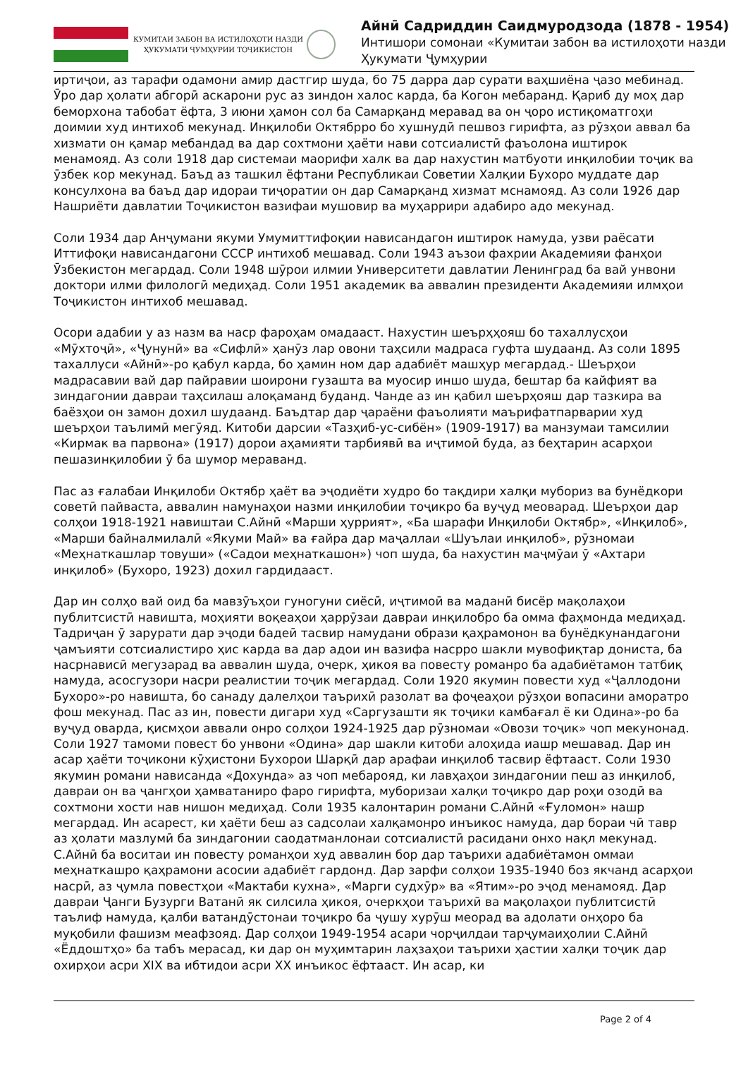КУМИТАИ ЗАБОН ВА ИСТИЛОҲОТИ НАЗДИ
ҲУКУМАТИ ҶУМҲУРИИ ТОҶИКИСТОН
Айнӣ Садриддин Саидмуродзода (1878 - 1954)
Интишори сомонаи «Кумитаи забон ва истилоҳоти назди Ҳукумати Ҷумҳурии
иртиҷои, аз тарафи одамони амир дастгир шуда, бо 75 дарра дар сурати ваҳшиёна ҷазо мебинад. Ӯро дар ҳолати абгорӣ аскарони рус аз зиндон халос карда, ба Когон мебаранд. Қариб ду моҳ дар беморхона табобат ёфта, 3 июни ҳамон сол ба Самарқанд меравад ва он ҷоро истиқоматгоҳи доимии худ интихоб мекунад. Инқилоби Октябрро бо хушнудӣ пешвоз гирифта, аз рӯзҳои аввал ба хизмати он қамар мебандад ва дар сохтмони ҳаёти нави сотсиалистӣ фаъолона иштирок менамояд. Аз соли 1918 дар системаи маорифи халк ва дар нахустин матбуоти инқилобии тоҷик ва ӯзбек кор мекунад. Баъд аз ташкил ёфтани Республикаи Советии Халқии Бухоро муддате дар консулхона ва баъд дар идораи тиҷоратии он дар Самарқанд хизмат мснамояд. Аз соли 1926 дар Нашриёти давлатии Тоҷикистон вазифаи мушовир ва муҳаррири адабиро адо мекунад.
Соли 1934 дар Анҷумани якуми Умумиттифоқии нависандагон иштирок намуда, узви раёсати Иттифоқи нависандагони СССР интихоб мешавад. Соли 1943 аъзои фахрии Академияи фанҳои Ӯзбекистон мегардад. Соли 1948 шӯрои илмии Университети давлатии Ленинград ба вай унвони доктори илми филологӣ медиҳад. Соли 1951 академик ва аввалин президенти Академияи илмҳои Тоҷикистон интихоб мешавад.
Осори адабии у аз назм ва наср фароҳам омадааст. Нахустин шеърҳҳояш бо тахаллусҳои «Мӯхтоҷӣ», «Ҷунунӣ» ва «Сифлӣ» ҳанӯз лар овони таҳсили мадраса гуфта шудаанд. Аз соли 1895 тахаллуси «Айнӣ»-ро қабул карда, бо ҳамин ном дар адабиёт машҳур мегардад.- Шеърҳои мадрасавии вай дар пайравии шоирони гузашта ва муосир иншо шуда, бештар ба кайфият ва зиндагонии давраи таҳсилаш алоқаманд буданд. Чанде аз ин қабил шеърҳояш дар тазкира ва баёзҳои он замон дохил шудаанд. Баъдтар дар ҷараёни фаъолияти маърифатпарварии худ шеърҳои таълимӣ мегӯяд. Китоби дарсии «Тазҳиб-ус-сибён» (1909-1917) ва манзумаи тамсилии «Кирмак ва парвона» (1917) дорои аҳамияти тарбиявӣ ва иҷтимоӣ буда, аз беҳтарин асарҳои пешазинқилобии ӯ ба шумор мераванд.
Пас аз ғалабаи Инқилоби Октябр ҳаёт ва эҷодиёти худро бо тақдири халқи мубориз ва бунёдкори советӣ пайваста, аввалин намунаҳои назми инқилобии тоҷикро ба вуҷуд меоварад. Шеърҳои дар солҳои 1918-1921 навиштаи С.Айнӣ «Марши ҳуррият», «Ба шарафи Инқилоби Октябр», «Инқилоб», «Марши байналмилалӣ «Якуми Май» ва ғайра дар маҷаллаи «Шуълаи инқилоб», рӯзномаи «Меҳнаткашлар товуши» («Садои меҳнаткашон») чоп шуда, ба нахустин маҷмӯаи ӯ «Ахтари инқилоб» (Бухоро, 1923) дохил гардидааст.
Дар ин солҳо вай оид ба мавзӯъҳои гуногуни сиёсӣ, иҷтимоӣ ва маданӣ бисёр мақолаҳои публитсистӣ навишта, моҳияти воқеаҳои ҳаррӯзаи давраи инқилобро ба омма фаҳмонда медиҳад. Тадриҷан ӯ зарурати дар эҷоди бадеӣ тасвир намудани образи қаҳрамонон ва бунёдкунандагони ҷамъияти сотсиалистиро ҳис карда ва дар адои ин вазифа насрро шакли мувофиқтар дониста, ба насрнависӣ мегузарад ва аввалин шуда, очерк, ҳикоя ва повесту романро ба адабиётамон татбиқ намуда, асосгузори насри реалистии тоҷик мегардад. Соли 1920 якумин повести худ «Ҷаллодони Бухоро»-ро навишта, бо санаду далелҳои таърихӣ разолат ва фоҷеаҳои рӯзҳои вопасини аморатро фош мекунад. Пас аз ин, повести дигари худ «Саргузашти як тоҷики камбағал ё ки Одина»-ро ба вуҷуд оварда, қисмҳои аввали онро солҳои 1924-1925 дар рӯзномаи «Овози тоҷик» чоп мекунонад. Соли 1927 тамоми повест бо унвони «Одина» дар шакли китоби алоҳида иашр мешавад. Дар ин асар ҳаёти тоҷикони кӯҳистони Бухорои Шарқӣ дар арафаи инқилоб тасвир ёфтааст. Соли 1930 якумин романи нависанда «Дохунда» аз чоп мебарояд, ки лавҳаҳои зиндагонии пеш аз инқилоб, давраи он ва ҷангҳои ҳамватаниро фаро гирифта, муборизаи халқи тоҷикро дар роҳи озодӣ ва сохтмони хости нав нишон медиҳад. Соли 1935 калонтарин романи С.Айнӣ «Ғуломон» нашр мегардад. Ин асарест, ки ҳаёти беш аз садсолаи халқамонро инъикос намуда, дар бораи чӣ тавр аз ҳолати мазлумӣ ба зиндагонии саодатманлонаи сотсиалистӣ расидани онхо нақл мекунад. С.Айнӣ ба воситаи ин повесту романҳои худ аввалин бор дар таърихи адабиётамон оммаи меҳнаткашро қаҳрамони асосии адабиёт гардонд. Дар зарфи солҳои 1935-1940 боз якчанд асарҳои насрӣ, аз ҷумла повестҳои «Мактаби кухна», «Марги судхӯр» ва «Ятим»-ро эҷод менамояд. Дар давраи Ҷанги Бузурги Ватанӣ як силсила ҳикоя, очеркҳои таърихӣ ва мақолаҳои публитсистӣ таълиф намуда, қалби ватандӯстонаи тоҷикро ба ҷушу хурӯш меорад ва адолати онҳоро ба муқобили фашизм меафзояд. Дар солҳои 1949-1954 асари чорҷилдаи тарҷумаиҳолии С.Айнӣ «Ёддоштҳо» ба табъ мерасад, ки дар он муҳимтарин лаҳзаҳои таърихи ҳастии халқи тоҷик дар охирҳои асри XIX ва ибтидои асри XX инъикос ёфтааст. Ин асар, ки
Page 2 of 4